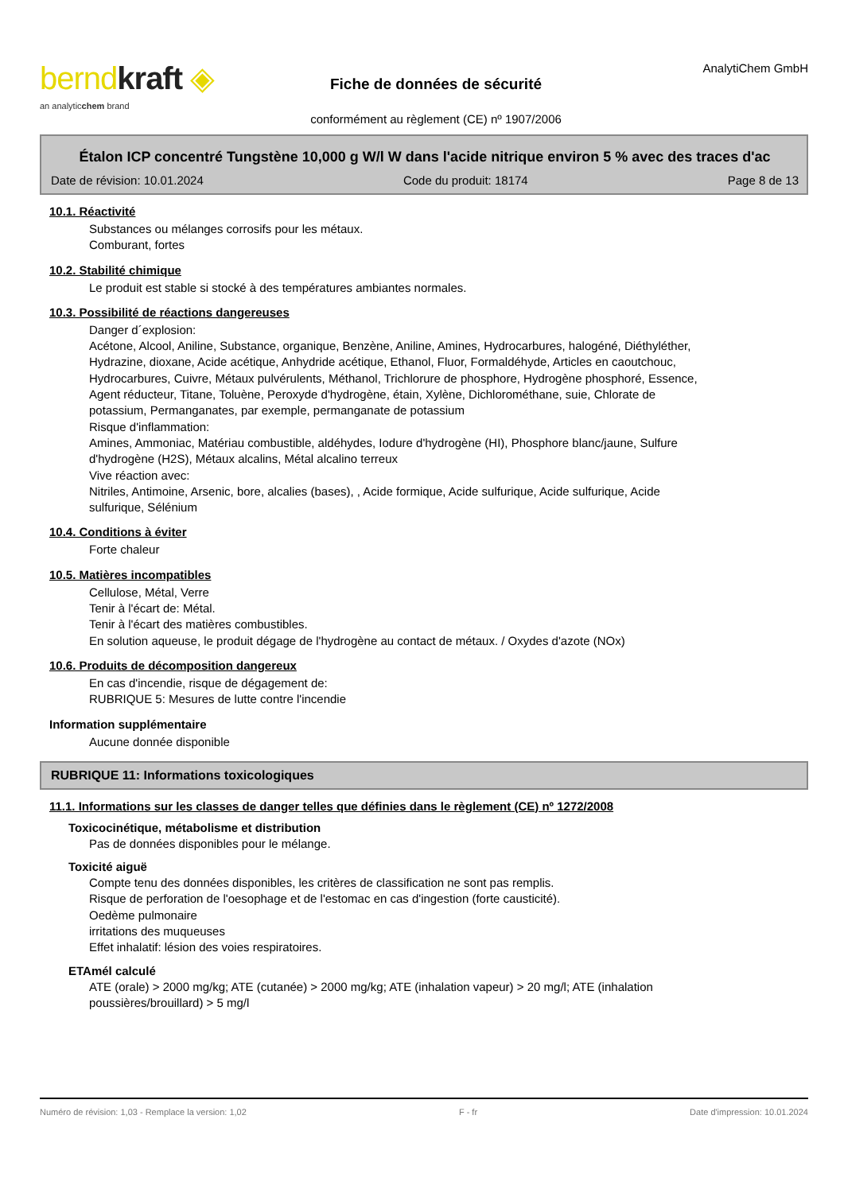berndkraft ◈
an analyticchem brand
Fiche de données de sécurité
conformément au règlement (CE) nº 1907/2006
AnalytiChem GmbH
Étalon ICP concentré Tungstène 10,000 g W/l W dans l'acide nitrique environ 5 % avec des traces d'ac
Date de révision: 10.01.2024 Code du produit: 18174 Page 8 de 13
10.1. Réactivité
Substances ou mélanges corrosifs pour les métaux.
Comburant, fortes
10.2. Stabilité chimique
Le produit est stable si stocké à des températures ambiantes normales.
10.3. Possibilité de réactions dangereuses
Danger d´explosion:
Acétone, Alcool, Aniline, Substance, organique, Benzène, Aniline, Amines, Hydrocarbures, halogéné, Diéthyléther, Hydrazine, dioxane, Acide acétique, Anhydride acétique, Ethanol, Fluor, Formaldéhyde, Articles en caoutchouc, Hydrocarbures, Cuivre, Métaux pulvérulents, Méthanol, Trichlorure de phosphore, Hydrogène phosphoré, Essence, Agent réducteur, Titane, Toluène, Peroxyde d'hydrogène, étain, Xylène, Dichlorométhane, suie, Chlorate de potassium, Permanganates, par exemple, permanganate de potassium
Risque d'inflammation:
Amines, Ammoniac, Matériau combustible, aldéhydes, Iodure d'hydrogène (HI), Phosphore blanc/jaune, Sulfure d'hydrogène (H2S), Métaux alcalins, Métal alcalino terreux
Vive réaction avec:
Nitriles, Antimoine, Arsenic, bore, alcalies (bases), , Acide formique, Acide sulfurique, Acide sulfurique, Acide sulfurique, Sélénium
10.4. Conditions à éviter
Forte chaleur
10.5. Matières incompatibles
Cellulose, Métal, Verre
Tenir à l'écart de: Métal.
Tenir à l'écart des matières combustibles.
En solution aqueuse, le produit dégage de l'hydrogène au contact de métaux. / Oxydes d'azote (NOx)
10.6. Produits de décomposition dangereux
En cas d'incendie, risque de dégagement de:
RUBRIQUE 5: Mesures de lutte contre l'incendie
Information supplémentaire
Aucune donnée disponible
RUBRIQUE 11: Informations toxicologiques
11.1. Informations sur les classes de danger telles que définies dans le règlement (CE) nº 1272/2008
Toxicocinétique, métabolisme et distribution
Pas de données disponibles pour le mélange.
Toxicité aiguë
Compte tenu des données disponibles, les critères de classification ne sont pas remplis.
Risque de perforation de l'oesophage et de l'estomac en cas d'ingestion (forte causticité).
Oedème pulmonaire
irritations des muqueuses
Effet inhalatif: lésion des voies respiratoires.
ETAmél calculé
ATE (orale) > 2000 mg/kg; ATE (cutanée) > 2000 mg/kg; ATE (inhalation vapeur) > 20 mg/l; ATE (inhalation poussières/brouillard) > 5 mg/l
Numéro de révision: 1,03 - Remplace la version: 1,02 F - fr Date d'impression: 10.01.2024